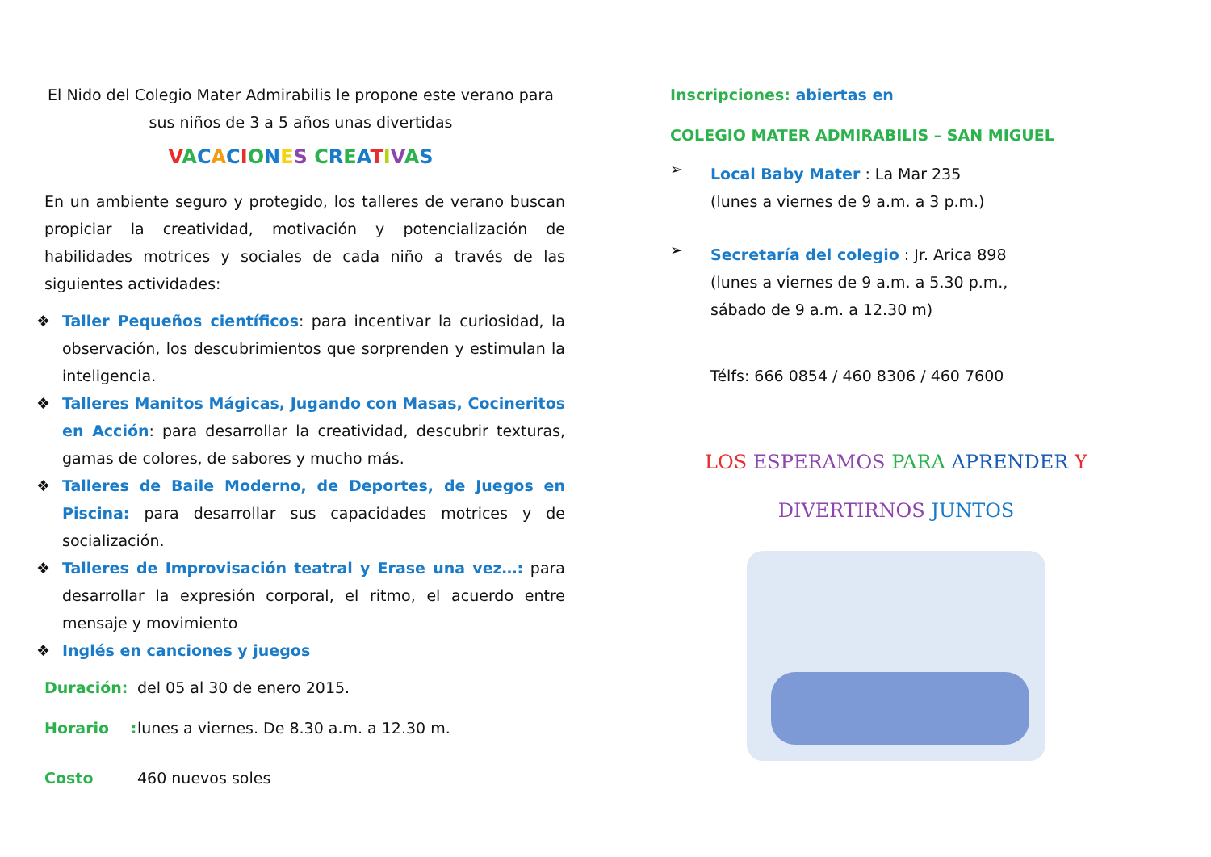El Nido del Colegio Mater Admirabilis le propone este verano para sus niños de 3 a 5 años unas divertidas
VACACIONES CREATIVAS
En un ambiente seguro y protegido, los talleres de verano buscan propiciar la creatividad, motivación y potencialización de habilidades motrices y sociales de cada niño a través de las siguientes actividades:
❖ Taller Pequeños científicos: para incentivar la curiosidad, la observación, los descubrimientos que sorprenden y estimulan la inteligencia.
❖ Talleres Manitos Mágicas, Jugando con Masas, Cocineritos en Acción: para desarrollar la creatividad, descubrir texturas, gamas de colores, de sabores y mucho más.
❖ Talleres de Baile Moderno, de Deportes, de Juegos en Piscina: para desarrollar sus capacidades motrices y de socialización.
❖ Talleres de Improvisación teatral y Erase una vez…: para desarrollar la expresión corporal, el ritmo, el acuerdo entre mensaje y movimiento
❖ Inglés en canciones y juegos
Duración: del 05 al 30 de enero 2015.
Horario : lunes a viernes. De 8.30 a.m. a 12.30 m.
Costo 460 nuevos soles
Inscripciones: abiertas en
COLEGIO MATER ADMIRABILIS – SAN MIGUEL
➢
Local Baby Mater : La Mar 235
(lunes a viernes de 9 a.m. a 3 p.m.)
➢
Secretaría del colegio : Jr. Arica 898
(lunes a viernes de 9 a.m. a 5.30 p.m.,
sábado de 9 a.m. a 12.30 m)
Télfs: 666 0854 / 460 8306 / 460 7600
LOS ESPERAMOS PARA APRENDER Y
DIVERTIRNOS JUNTOS